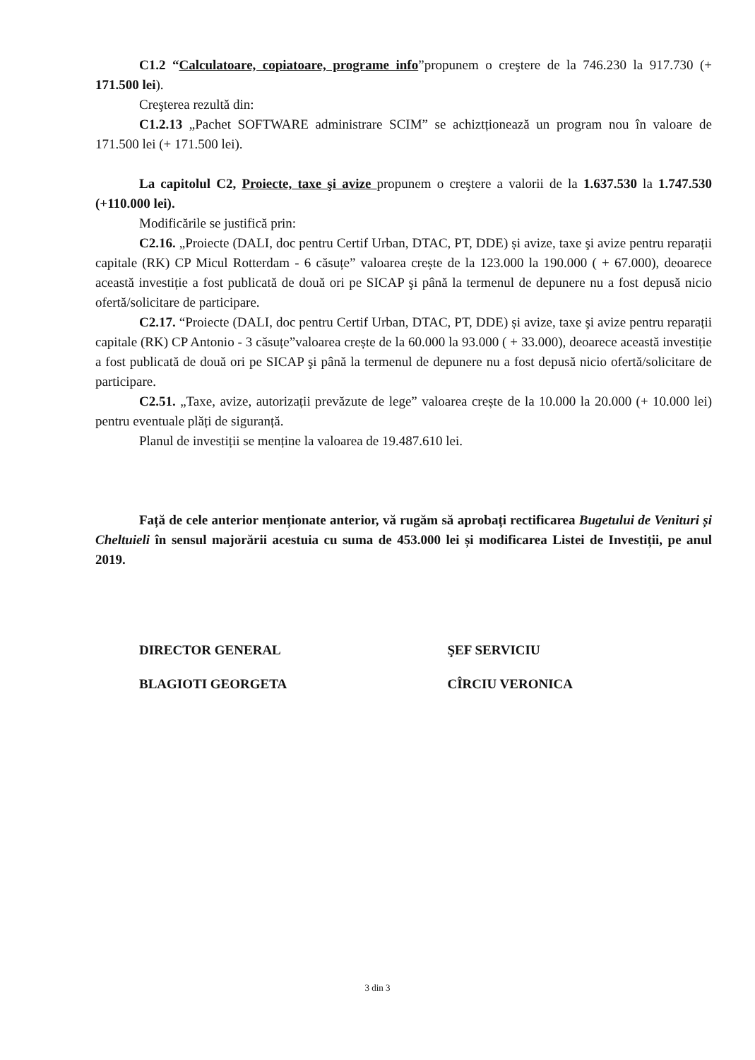C1.2 “Calculatoare, copiatoare, programe info”propunem o creştere de la 746.230 la 917.730 (+ 171.500 lei).
Creşterea rezultă din:
C1.2.13 „Pachet SOFTWARE administrare SCIM” se achiztționează un program nou în valoare de 171.500 lei (+ 171.500 lei).
La capitolul C2, Proiecte, taxe şi avize propunem o creştere a valorii de la 1.637.530 la 1.747.530 (+110.000 lei).
Modificările se justifică prin:
C2.16. „Proiecte (DALI, doc pentru Certif Urban, DTAC, PT, DDE) și avize, taxe şi avize pentru reparații capitale (RK) CP Micul Rotterdam - 6 căsuțe” valoarea crește de la 123.000 la 190.000 ( + 67.000), deoarece această investiție a fost publicată de două ori pe SICAP şi până la termenul de depunere nu a fost depusă nicio ofertă/solicitare de participare.
C2.17. “Proiecte (DALI, doc pentru Certif Urban, DTAC, PT, DDE) și avize, taxe şi avize pentru reparații capitale (RK) CP Antonio - 3 căsuțe”valoarea crește de la 60.000 la 93.000 ( + 33.000), deoarece această investiție a fost publicată de două ori pe SICAP şi până la termenul de depunere nu a fost depusă nicio ofertă/solicitare de participare.
C2.51. „Taxe, avize, autorizații prevăzute de lege” valoarea crește de la 10.000 la 20.000 (+ 10.000 lei) pentru eventuale plăți de siguranță.
Planul de investiții se menține la valoarea de 19.487.610 lei.
Față de cele anterior menționate anterior, vă rugăm să aprobați rectificarea Bugetului de Venituri și Cheltuieli în sensul majorării acestuia cu suma de 453.000 lei și modificarea Listei de Investiții, pe anul 2019.
DIRECTOR GENERAL ŞEF SERVICIU
BLAGIOTI GEORGETA CÎRCIU VERONICA
3 din 3